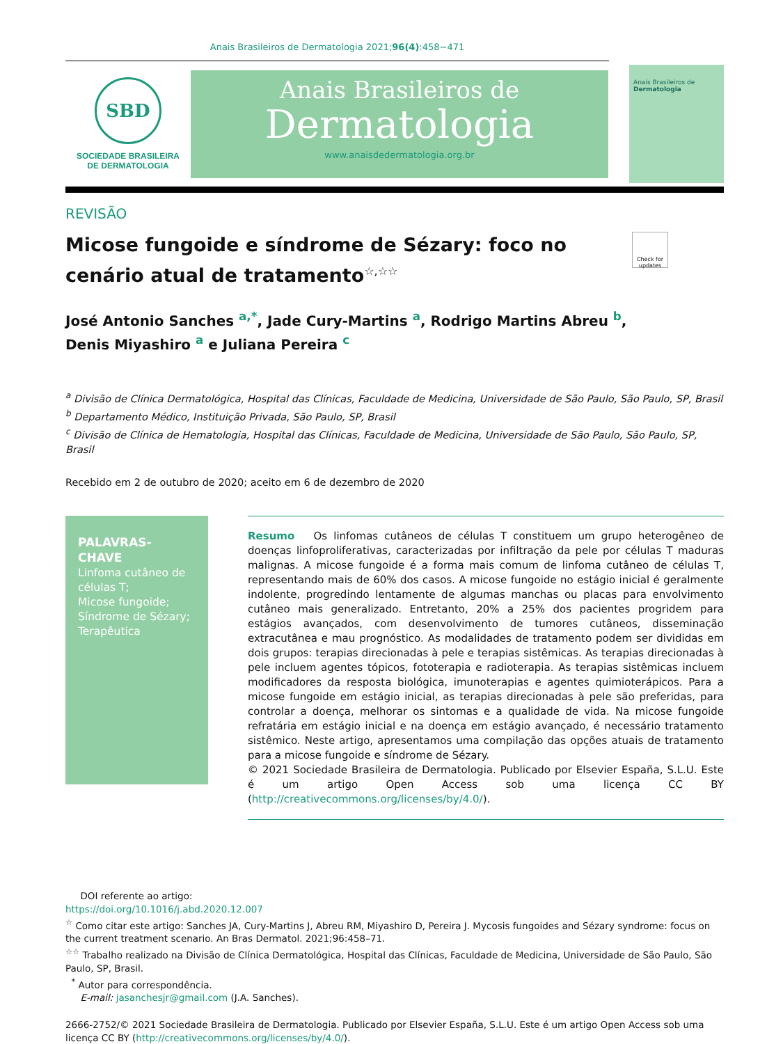Anais Brasileiros de Dermatologia 2021;96(4):458−471
SBD
SOCIEDADE BRASILEIRA
DE DERMATOLOGIA
Anais Brasileiros de
Dermatologia
www.anaisdedermatologia.org.br
Anais Brasileiros de
Dermatologia
REVISÃO
Micose fungoide e síndrome de Sézary: foco no cenário atual de tratamento<sup>☆,☆☆</sup>
Check for updates
José Antonio Sanches <sup>a,*</sup>, Jade Cury-Martins <sup>a</sup>, Rodrigo Martins Abreu <sup>b</sup>,
Denis Miyashiro <sup>a</sup> e Juliana Pereira <sup>c</sup>
<sup>a</sup> Divisão de Clínica Dermatológica, Hospital das Clínicas, Faculdade de Medicina, Universidade de São Paulo, São Paulo, SP, Brasil
<sup>b</sup> Departamento Médico, Instituição Privada, São Paulo, SP, Brasil
<sup>c</sup> Divisão de Clínica de Hematologia, Hospital das Clínicas, Faculdade de Medicina, Universidade de São Paulo, São Paulo, SP, Brasil
Recebido em 2 de outubro de 2020; aceito em 6 de dezembro de 2020
PALAVRAS-CHAVE
Linfoma cutâneo de células T;
Micose fungoide;
Síndrome de Sézary;
Terapêutica
Resumo Os linfomas cutâneos de células T constituem um grupo heterogêneo de doenças linfoproliferativas, caracterizadas por infiltração da pele por células T maduras malignas. A micose fungoide é a forma mais comum de linfoma cutâneo de células T, representando mais de 60% dos casos. A micose fungoide no estágio inicial é geralmente indolente, progredindo lentamente de algumas manchas ou placas para envolvimento cutâneo mais generalizado. Entretanto, 20% a 25% dos pacientes progridem para estágios avançados, com desenvolvimento de tumores cutâneos, disseminação extracutânea e mau prognóstico. As modalidades de tratamento podem ser divididas em dois grupos: terapias direcionadas à pele e terapias sistêmicas. As terapias direcionadas à pele incluem agentes tópicos, fototerapia e radioterapia. As terapias sistêmicas incluem modificadores da resposta biológica, imunoterapias e agentes quimioterápicos. Para a micose fungoide em estágio inicial, as terapias direcionadas à pele são preferidas, para controlar a doença, melhorar os sintomas e a qualidade de vida. Na micose fungoide refratária em estágio inicial e na doença em estágio avançado, é necessário tratamento sistêmico. Neste artigo, apresentamos uma compilação das opções atuais de tratamento para a micose fungoide e síndrome de Sézary.
© 2021 Sociedade Brasileira de Dermatologia. Publicado por Elsevier España, S.L.U. Este é um artigo Open Access sob uma licença CC BY (http://creativecommons.org/licenses/by/4.0/).
DOI referente ao artigo:
https://doi.org/10.1016/j.abd.2020.12.007
<sup>☆</sup> Como citar este artigo: Sanches JA, Cury-Martins J, Abreu RM, Miyashiro D, Pereira J. Mycosis fungoides and Sézary syndrome: focus on the current treatment scenario. An Bras Dermatol. 2021;96:458–71.
<sup>☆☆</sup> Trabalho realizado na Divisão de Clínica Dermatológica, Hospital das Clínicas, Faculdade de Medicina, Universidade de São Paulo, São Paulo, SP, Brasil.
<sup>*</sup> Autor para correspondência.
E-mail: jasanchesjr@gmail.com (J.A. Sanches).
2666-2752/© 2021 Sociedade Brasileira de Dermatologia. Publicado por Elsevier España, S.L.U. Este é um artigo Open Access sob uma licença CC BY (http://creativecommons.org/licenses/by/4.0/).